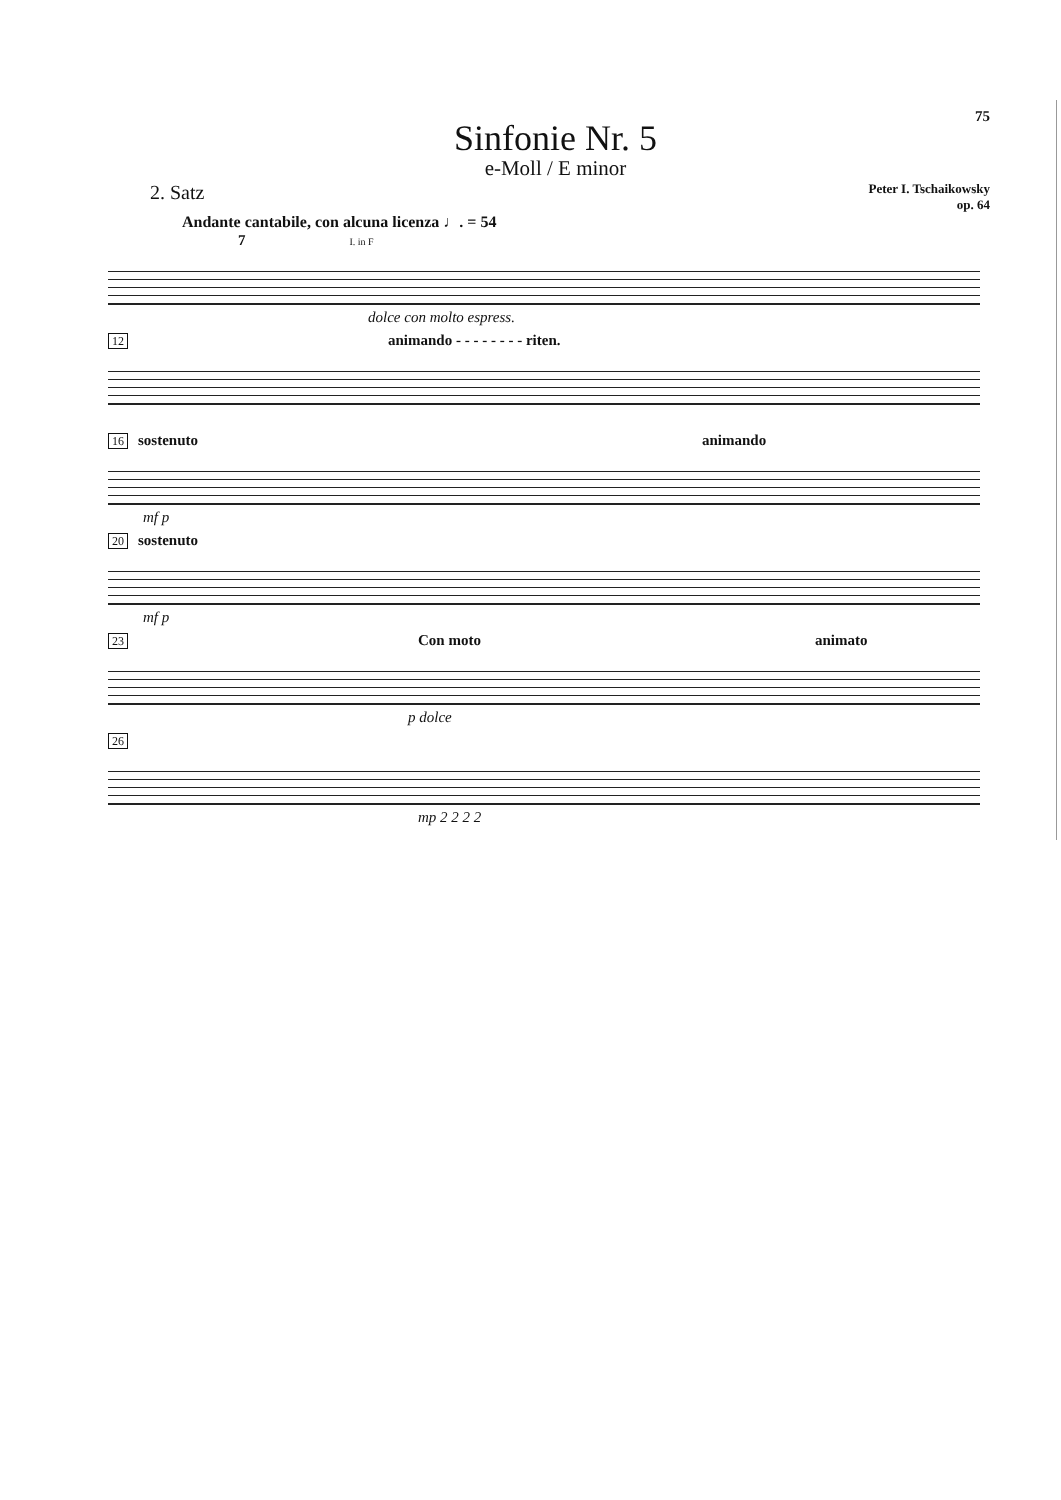75
Sinfonie Nr. 5
e-Moll / E minor
2. Satz
Peter I. Tschaikowsky
op. 64
Andante cantabile, con alcuna licenza ♩. = 54
7 I. in F
dolce con molto espress.
12 animando - - - - - - - - riten.
16 sostenuto animando
mf p
20 sostenuto
mf p
23 Con moto animato
p dolce
26
mp 2 2 2 2